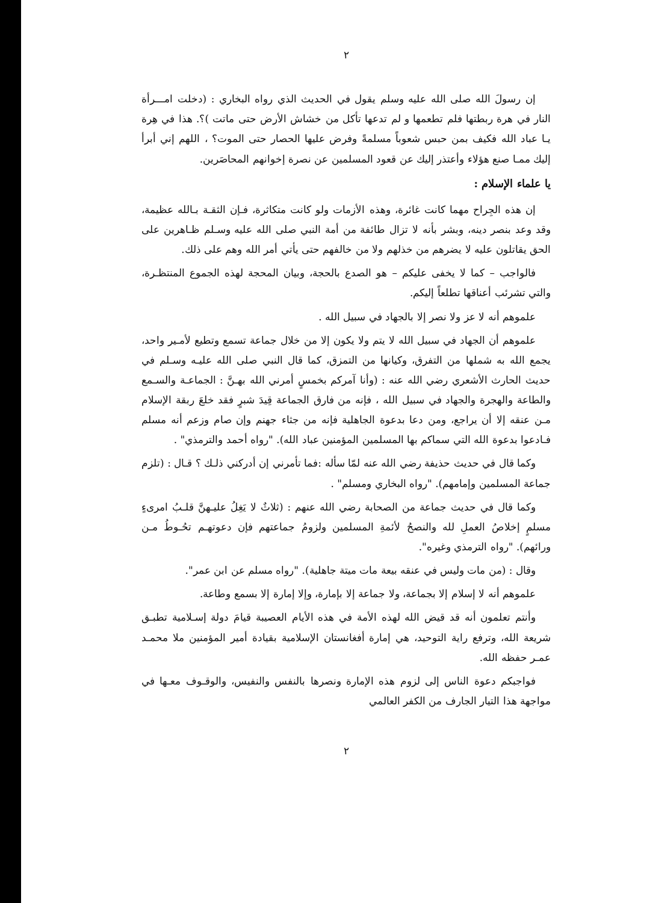٢
إن رسولَ الله صلى الله عليه وسلم يقول في الحديث الذي رواه البخاري : (دخلت امـــرأة النار في هرة ربطتها فلم تطعمها و لم تدعها تأكل من خشاش الأرض حتى ماتت )؟. هذا في هِرة يـا عباد الله فكيف بمن حبس شعوباً مسلمةً وفرض عليها الحصار حتى الموت؟ ، اللهم إني أبرأ إليك ممـا صنع هؤلاء وأعتذر إليك عن قعود المسلمين عن نصرة إخوانهم المحاصَرين.
يا علماء الإسلام :
إن هذه الجِراح مهما كانت غائرة، وهذه الأزمات ولو كانت متكاثرة، فـإن الثقـة بـالله عظيمة، وقد وعد بنصر دينه، وبشر بأنه لا تزال طائفة من أمة النبي صلى الله عليه وسـلم ظـاهرين على الحق يقاتلون عليه لا يضرهم من خذلهم ولا من خالفهم حتى يأتي أمر الله وهم على ذلك.
فالواجب – كما لا يخفى عليكم – هو الصدع بالحجة، وبيان المحجة لهذه الجموع المنتظـرة، والتي تشرئب أعناقها تطلعاً إليكم.
علموهم أنه لا عز ولا نصر إلا بالجهاد في سبيل الله .
علموهم أن الجهاد في سبيل الله لا يتم ولا يكون إلا من خلال جماعة تسمع وتطيع لأمـير واحد، يجمع الله به شملها من التفرق، وكيانها من التمزق، كما قال النبي صلى الله عليـه وسـلم في حديث الحارث الأشعري رضي الله عنه : (وأنا آمركم بخمسٍ أمرني الله بهـنَّ : الجماعـة والسـمع والطاعة والهجرة والجهاد في سبيل الله ، فإنه من فارق الجماعة قِيدَ شبرٍ فقد خلعَ ربقة الإسلام مـن عنقه إلا أن يراجع، ومن دعا بدعوة الجاهلية فإنه من جثاء جهنم وإن صام وزعم أنه مسلم فـادعوا بدعوة الله التي سماكم بها المسلمين المؤمنين عباد الله). "رواه أحمد والترمذي" .
وكما قال في حديث حذيفة رضي الله عنه لمّا سأله :فما تأمرني إن أدركني ذلـك ؟ قـال : (تلزم جماعة المسلمين وإمامهم). "رواه البخاري ومسلم" .
وكما قال في حديث جماعة من الصحابة رضي الله عنهم : (ثلاثٌ لا يَغِلُ عليـهنَّ قلـبُ امرىءٍ مسلمٍ إخلاصُ العملِ لله والنصحُ لأئمةِ المسلمين ولزومُ جماعتهم فإن دعوتهـم تحُـوطُ مـن ورائهم). "رواه الترمذي وغيره".
وقال : (من مات وليس في عنقه بيعة مات ميتة جاهلية). "رواه مسلم عن ابن عمر".
علموهم أنه لا إسلام إلا بجماعة، ولا جماعة إلا بإمارة، وإلا إمارة إلا بسمع وطاعة.
وأنتم تعلمون أنه قد قيض الله لهذه الأمة في هذه الأيام العصيبة قيامَ دولة إسـلامية تطبـق شريعة الله، وترفع راية التوحيد، هي إمارة أفغانستان الإسلامية بقيادة أمير المؤمنين ملا محمـد عمـر حفظه الله.
فواجبكم دعوة الناس إلى لزوم هذه الإمارة ونصرها بالنفس والنفيس، والوقـوف معـها في مواجهة هذا التيار الجارف من الكفر العالمي
٢